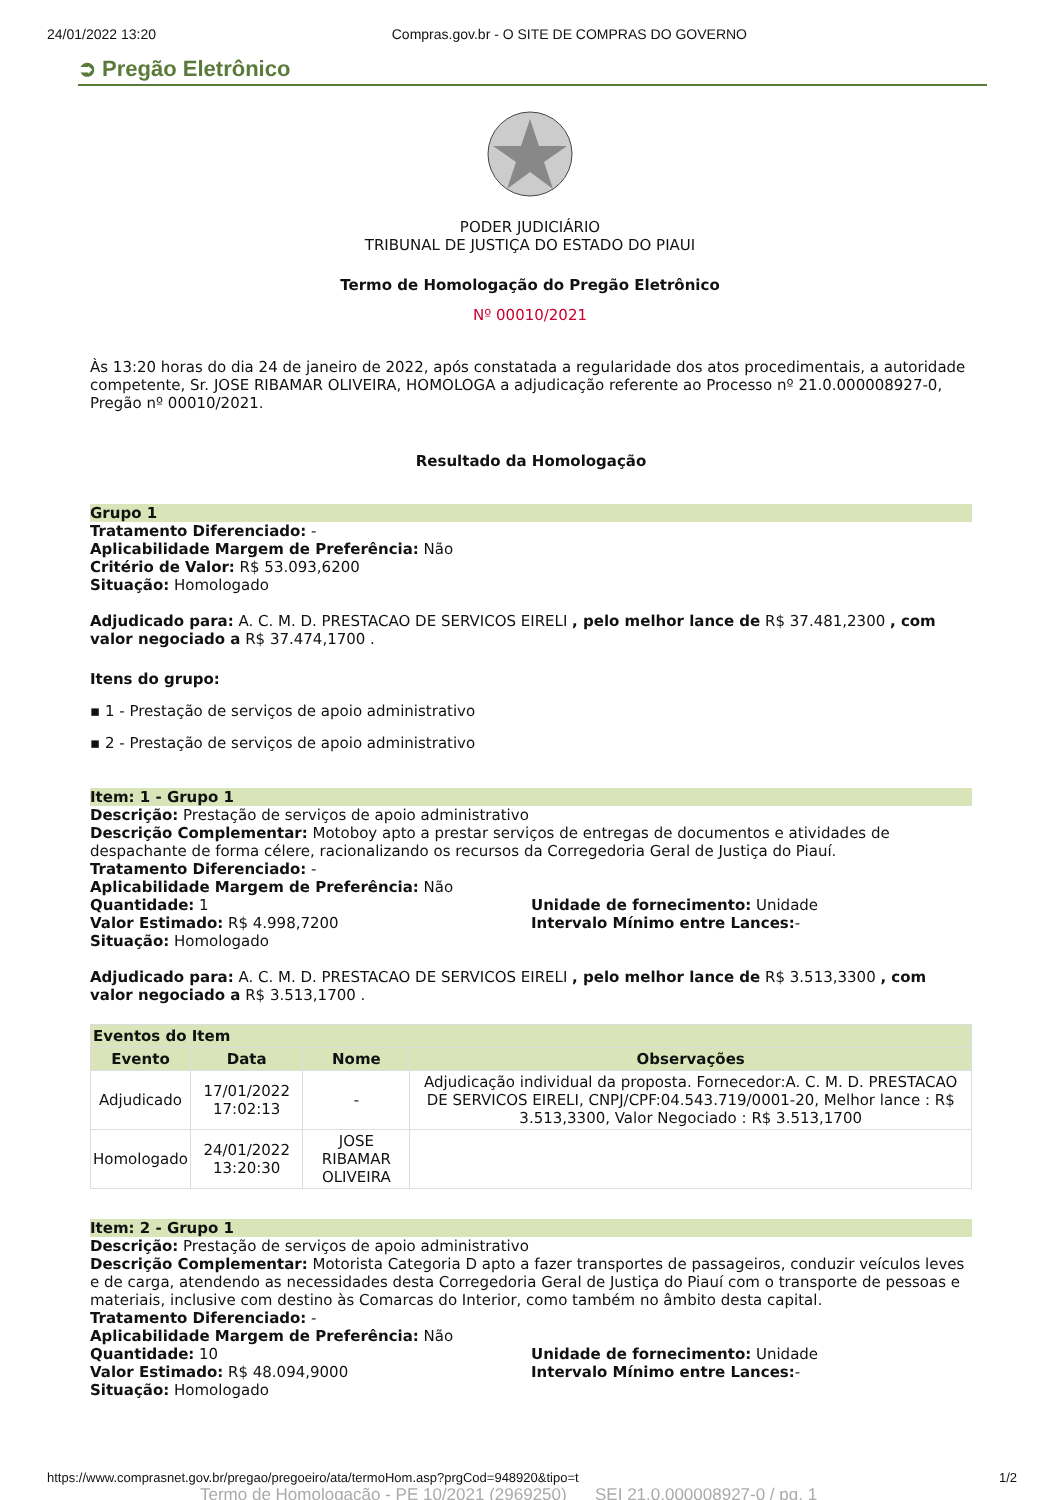24/01/2022 13:20 Compras.gov.br - O SITE DE COMPRAS DO GOVERNO
➲ Pregão Eletrônico
PODER JUDICIÁRIO
TRIBUNAL DE JUSTIÇA DO ESTADO DO PIAUI
Termo de Homologação do Pregão Eletrônico
Nº 00010/2021
Às 13:20 horas do dia 24 de janeiro de 2022, após constatada a regularidade dos atos procedimentais, a autoridade competente, Sr. JOSE RIBAMAR OLIVEIRA, HOMOLOGA a adjudicação referente ao Processo nº 21.0.000008927-0, Pregão nº 00010/2021.
Resultado da Homologação
Grupo 1
Tratamento Diferenciado: -
Aplicabilidade Margem de Preferência: Não
Critério de Valor: R$ 53.093,6200
Situação: Homologado
Adjudicado para: A. C. M. D. PRESTACAO DE SERVICOS EIRELI , pelo melhor lance de R$ 37.481,2300 , com valor negociado a R$ 37.474,1700 .
Itens do grupo:
▪ 1 - Prestação de serviços de apoio administrativo
▪ 2 - Prestação de serviços de apoio administrativo
Item: 1 - Grupo 1
Descrição: Prestação de serviços de apoio administrativo
Descrição Complementar: Motoboy apto a prestar serviços de entregas de documentos e atividades de despachante de forma célere, racionalizando os recursos da Corregedoria Geral de Justiça do Piauí.
Tratamento Diferenciado: -
Aplicabilidade Margem de Preferência: Não
Quantidade: 1 Unidade de fornecimento: Unidade
Valor Estimado: R$ 4.998,7200 Intervalo Mínimo entre Lances:-
Situação: Homologado
Adjudicado para: A. C. M. D. PRESTACAO DE SERVICOS EIRELI , pelo melhor lance de R$ 3.513,3300 , com valor negociado a R$ 3.513,1700 .
| Eventos do Item | | | |
| --- | --- | --- | --- |
| Evento | Data | Nome | Observações |
| Adjudicado | 17/01/2022 17:02:13 | - | Adjudicação individual da proposta. Fornecedor:A. C. M. D. PRESTACAO DE SERVICOS EIRELI, CNPJ/CPF:04.543.719/0001-20, Melhor lance : R$ 3.513,3300, Valor Negociado : R$ 3.513,1700 |
| Homologado | 24/01/2022 13:20:30 | JOSE RIBAMAR OLIVEIRA | |
Item: 2 - Grupo 1
Descrição: Prestação de serviços de apoio administrativo
Descrição Complementar: Motorista Categoria D apto a fazer transportes de passageiros, conduzir veículos leves e de carga, atendendo as necessidades desta Corregedoria Geral de Justiça do Piauí com o transporte de pessoas e materiais, inclusive com destino às Comarcas do Interior, como também no âmbito desta capital.
Tratamento Diferenciado: -
Aplicabilidade Margem de Preferência: Não
Quantidade: 10 Unidade de fornecimento: Unidade
Valor Estimado: R$ 48.094,9000 Intervalo Mínimo entre Lances:-
Situação: Homologado
https://www.comprasnet.gov.br/pregao/pregoeiro/ata/termoHom.asp?prgCod=948920&tipo=t 1/2
Termo de Homologação - PE 10/2021 (2969250) SEI 21.0.000008927-0 / pg. 1